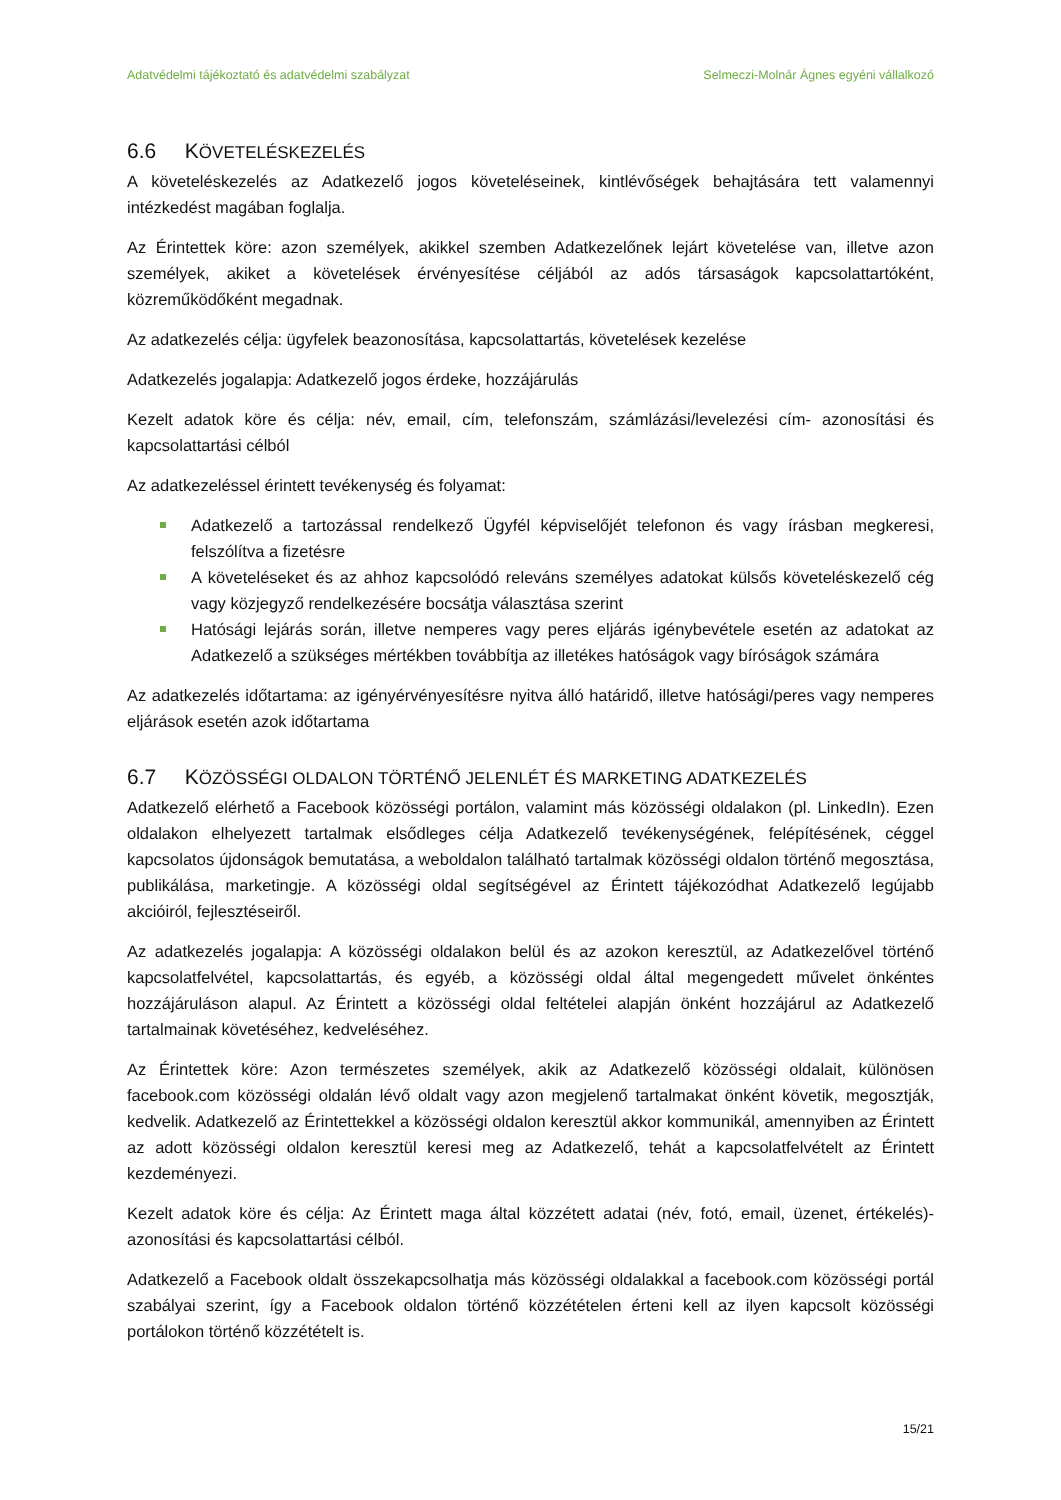Adatvédelmi tájékoztató és adatvédelmi szabályzat Selmeczi-Molnár Ágnes egyéni vállalkozó
6.6 KÖVETELÉSKEZELÉS
A követeléskezelés az Adatkezelő jogos követeléseinek, kintlévőségek behajtására tett valamennyi intézkedést magában foglalja.
Az Érintettek köre: azon személyek, akikkel szemben Adatkezelőnek lejárt követelése van, illetve azon személyek, akiket a követelések érvényesítése céljából az adós társaságok kapcsolattartóként, közreműködőként megadnak.
Az adatkezelés célja: ügyfelek beazonosítása, kapcsolattartás, követelések kezelése
Adatkezelés jogalapja: Adatkezelő jogos érdeke, hozzájárulás
Kezelt adatok köre és célja: név, email, cím, telefonszám, számlázási/levelezési cím- azonosítási és kapcsolattartási célból
Az adatkezeléssel érintett tevékenység és folyamat:
Adatkezelő a tartozással rendelkező Ügyfél képviselőjét telefonon és vagy írásban megkeresi, felszólítva a fizetésre
A követeléseket és az ahhoz kapcsolódó releváns személyes adatokat külsős követeléskezelő cég vagy közjegyző rendelkezésére bocsátja választása szerint
Hatósági lejárás során, illetve nemperes vagy peres eljárás igénybevétele esetén az adatokat az Adatkezelő a szükséges mértékben továbbítja az illetékes hatóságok vagy bíróságok számára
Az adatkezelés időtartama: az igényérvényesítésre nyitva álló határidő, illetve hatósági/peres vagy nemperes eljárások esetén azok időtartama
6.7 KÖZÖSSÉGI OLDALON TÖRTÉNŐ JELENLÉT ÉS MARKETING ADATKEZELÉS
Adatkezelő elérhető a Facebook közösségi portálon, valamint más közösségi oldalakon (pl. LinkedIn). Ezen oldalakon elhelyezett tartalmak elsődleges célja Adatkezelő tevékenységének, felépítésének, céggel kapcsolatos újdonságok bemutatása, a weboldalon található tartalmak közösségi oldalon történő megosztása, publikálása, marketingje. A közösségi oldal segítségével az Érintett tájékozódhat Adatkezelő legújabb akcióiról, fejlesztéseiről.
Az adatkezelés jogalapja: A közösségi oldalakon belül és az azokon keresztül, az Adatkezelővel történő kapcsolatfelvétel, kapcsolattartás, és egyéb, a közösségi oldal által megengedett művelet önkéntes hozzájáruláson alapul. Az Érintett a közösségi oldal feltételei alapján önként hozzájárul az Adatkezelő tartalmainak követéséhez, kedveléséhez.
Az Érintettek köre: Azon természetes személyek, akik az Adatkezelő közösségi oldalait, különösen facebook.com közösségi oldalán lévő oldalt vagy azon megjelenő tartalmakat önként követik, megosztják, kedvelik. Adatkezelő az Érintettekkel a közösségi oldalon keresztül akkor kommunikál, amennyiben az Érintett az adott közösségi oldalon keresztül keresi meg az Adatkezelő, tehát a kapcsolatfelvételt az Érintett kezdeményezi.
Kezelt adatok köre és célja: Az Érintett maga által közzétett adatai (név, fotó, email, üzenet, értékelés)- azonosítási és kapcsolattartási célból.
Adatkezelő a Facebook oldalt összekapcsolhatja más közösségi oldalakkal a facebook.com közösségi portál szabályai szerint, így a Facebook oldalon történő közzétételen érteni kell az ilyen kapcsolt közösségi portálokon történő közzétételt is.
15/21